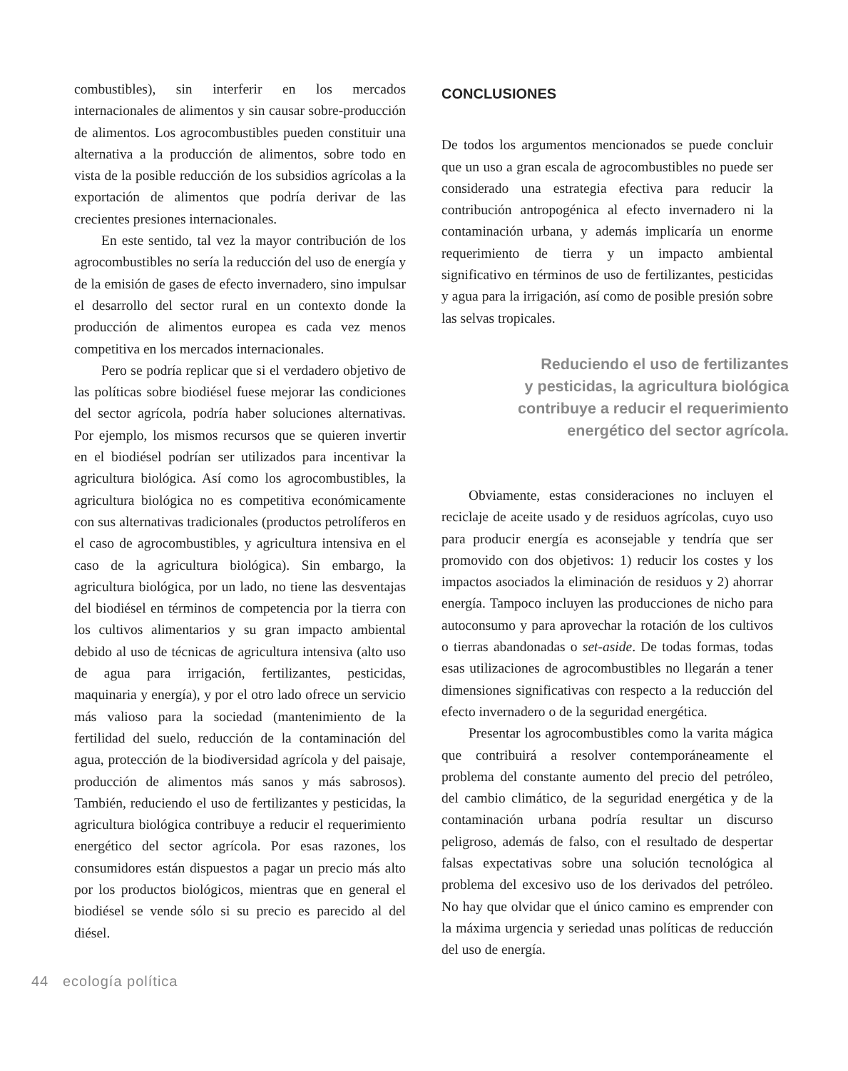combustibles), sin interferir en los mercados internacionales de alimentos y sin causar sobre-producción de alimentos. Los agrocombustibles pueden constituir una alternativa a la producción de alimentos, sobre todo en vista de la posible reducción de los subsidios agrícolas a la exportación de alimentos que podría derivar de las crecientes presiones internacionales.
En este sentido, tal vez la mayor contribución de los agrocombustibles no sería la reducción del uso de energía y de la emisión de gases de efecto invernadero, sino impulsar el desarrollo del sector rural en un contexto donde la producción de alimentos europea es cada vez menos competitiva en los mercados internacionales.
Pero se podría replicar que si el verdadero objetivo de las políticas sobre biodiésel fuese mejorar las condiciones del sector agrícola, podría haber soluciones alternativas. Por ejemplo, los mismos recursos que se quieren invertir en el biodiésel podrían ser utilizados para incentivar la agricultura biológica. Así como los agrocombustibles, la agricultura biológica no es competitiva económicamente con sus alternativas tradicionales (productos petrolíferos en el caso de agrocombustibles, y agricultura intensiva en el caso de la agricultura biológica). Sin embargo, la agricultura biológica, por un lado, no tiene las desventajas del biodiésel en términos de competencia por la tierra con los cultivos alimentarios y su gran impacto ambiental debido al uso de técnicas de agricultura intensiva (alto uso de agua para irrigación, fertilizantes, pesticidas, maquinaria y energía), y por el otro lado ofrece un servicio más valioso para la sociedad (mantenimiento de la fertilidad del suelo, reducción de la contaminación del agua, protección de la biodiversidad agrícola y del paisaje, producción de alimentos más sanos y más sabrosos). También, reduciendo el uso de fertilizantes y pesticidas, la agricultura biológica contribuye a reducir el requerimiento energético del sector agrícola. Por esas razones, los consumidores están dispuestos a pagar un precio más alto por los productos biológicos, mientras que en general el biodiésel se vende sólo si su precio es parecido al del diésel.
CONCLUSIONES
De todos los argumentos mencionados se puede concluir que un uso a gran escala de agrocombustibles no puede ser considerado una estrategia efectiva para reducir la contribución antropogénica al efecto invernadero ni la contaminación urbana, y además implicaría un enorme requerimiento de tierra y un impacto ambiental significativo en términos de uso de fertilizantes, pesticidas y agua para la irrigación, así como de posible presión sobre las selvas tropicales.
Reduciendo el uso de fertilizantes
y pesticidas, la agricultura biológica
contribuye a reducir el requerimiento
energético del sector agrícola.
Obviamente, estas consideraciones no incluyen el reciclaje de aceite usado y de residuos agrícolas, cuyo uso para producir energía es aconsejable y tendría que ser promovido con dos objetivos: 1) reducir los costes y los impactos asociados la eliminación de residuos y 2) ahorrar energía. Tampoco incluyen las producciones de nicho para autoconsumo y para aprovechar la rotación de los cultivos o tierras abandonadas o set-aside. De todas formas, todas esas utilizaciones de agrocombustibles no llegarán a tener dimensiones significativas con respecto a la reducción del efecto invernadero o de la seguridad energética.
Presentar los agrocombustibles como la varita mágica que contribuirá a resolver contemporáneamente el problema del constante aumento del precio del petróleo, del cambio climático, de la seguridad energética y de la contaminación urbana podría resultar un discurso peligroso, además de falso, con el resultado de despertar falsas expectativas sobre una solución tecnológica al problema del excesivo uso de los derivados del petróleo. No hay que olvidar que el único camino es emprender con la máxima urgencia y seriedad unas políticas de reducción del uso de energía.
44 ecología política